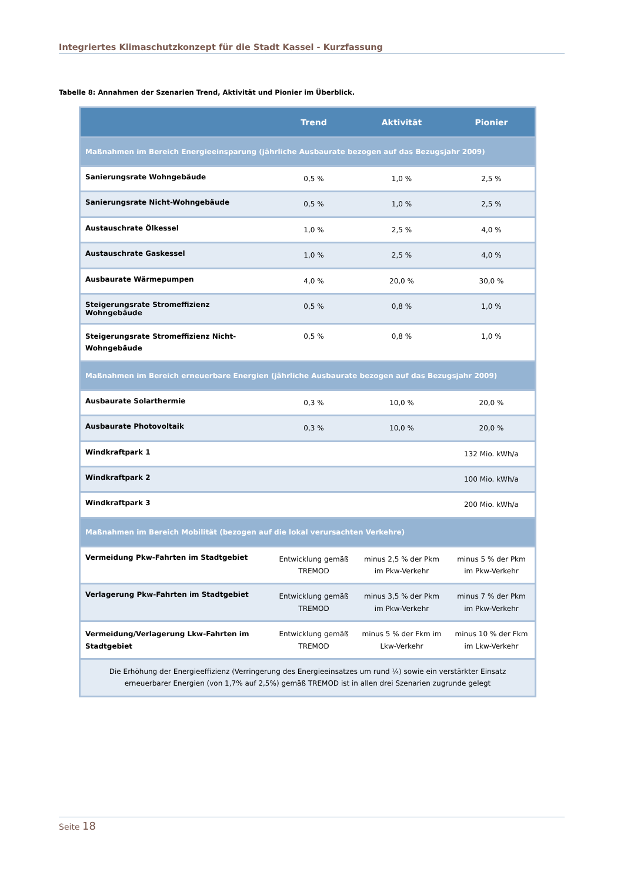Integriertes Klimaschutzkonzept für die Stadt Kassel - Kurzfassung
Tabelle 8: Annahmen der Szenarien Trend, Aktivität und Pionier im Überblick.
| | Trend | Aktivität | Pionier |
| --- | --- | --- | --- |
| Maßnahmen im Bereich Energieeinsparung (jährliche Ausbaurate bezogen auf das Bezugsjahr 2009) | | | |
| Sanierungsrate Wohngebäude | 0,5 % | 1,0 % | 2,5 % |
| Sanierungsrate Nicht-Wohngebäude | 0,5 % | 1,0 % | 2,5 % |
| Austauschrate Ölkessel | 1,0 % | 2,5 % | 4,0 % |
| Austauschrate Gaskessel | 1,0 % | 2,5 % | 4,0 % |
| Ausbaurate Wärmepumpen | 4,0 % | 20,0 % | 30,0 % |
| Steigerungsrate Stromeffizienz Wohngebäude | 0,5 % | 0,8 % | 1,0 % |
| Steigerungsrate Stromeffizienz Nicht-Wohngebäude | 0,5 % | 0,8 % | 1,0 % |
| Maßnahmen im Bereich erneuerbare Energien (jährliche Ausbaurate bezogen auf das Bezugsjahr 2009) | | | |
| Ausbaurate Solarthermie | 0,3 % | 10,0 % | 20,0 % |
| Ausbaurate Photovoltaik | 0,3 % | 10,0 % | 20,0 % |
| Windkraftpark 1 | | | 132 Mio. kWh/a |
| Windkraftpark 2 | | | 100 Mio. kWh/a |
| Windkraftpark 3 | | | 200 Mio. kWh/a |
| Maßnahmen im Bereich Mobilität (bezogen auf die lokal verursachten Verkehre) | | | |
| Vermeidung Pkw-Fahrten im Stadtgebiet | Entwicklung gemäß TREMOD | minus 2,5 % der Pkm im Pkw-Verkehr | minus 5 % der Pkm im Pkw-Verkehr |
| Verlagerung Pkw-Fahrten im Stadtgebiet | Entwicklung gemäß TREMOD | minus 3,5 % der Pkm im Pkw-Verkehr | minus 7 % der Pkm im Pkw-Verkehr |
| Vermeidung/Verlagerung Lkw-Fahrten im Stadtgebiet | Entwicklung gemäß TREMOD | minus 5 % der Fkm im Lkw-Verkehr | minus 10 % der Fkm im Lkw-Verkehr |
| Die Erhöhung der Energieeffizienz (Verringerung des Energieeinsatzes um rund ¼) sowie ein verstärkter Einsatz erneuerbarer Energien (von 1,7% auf 2,5%) gemäß TREMOD ist in allen drei Szenarien zugrunde gelegt | | | |
Seite 18